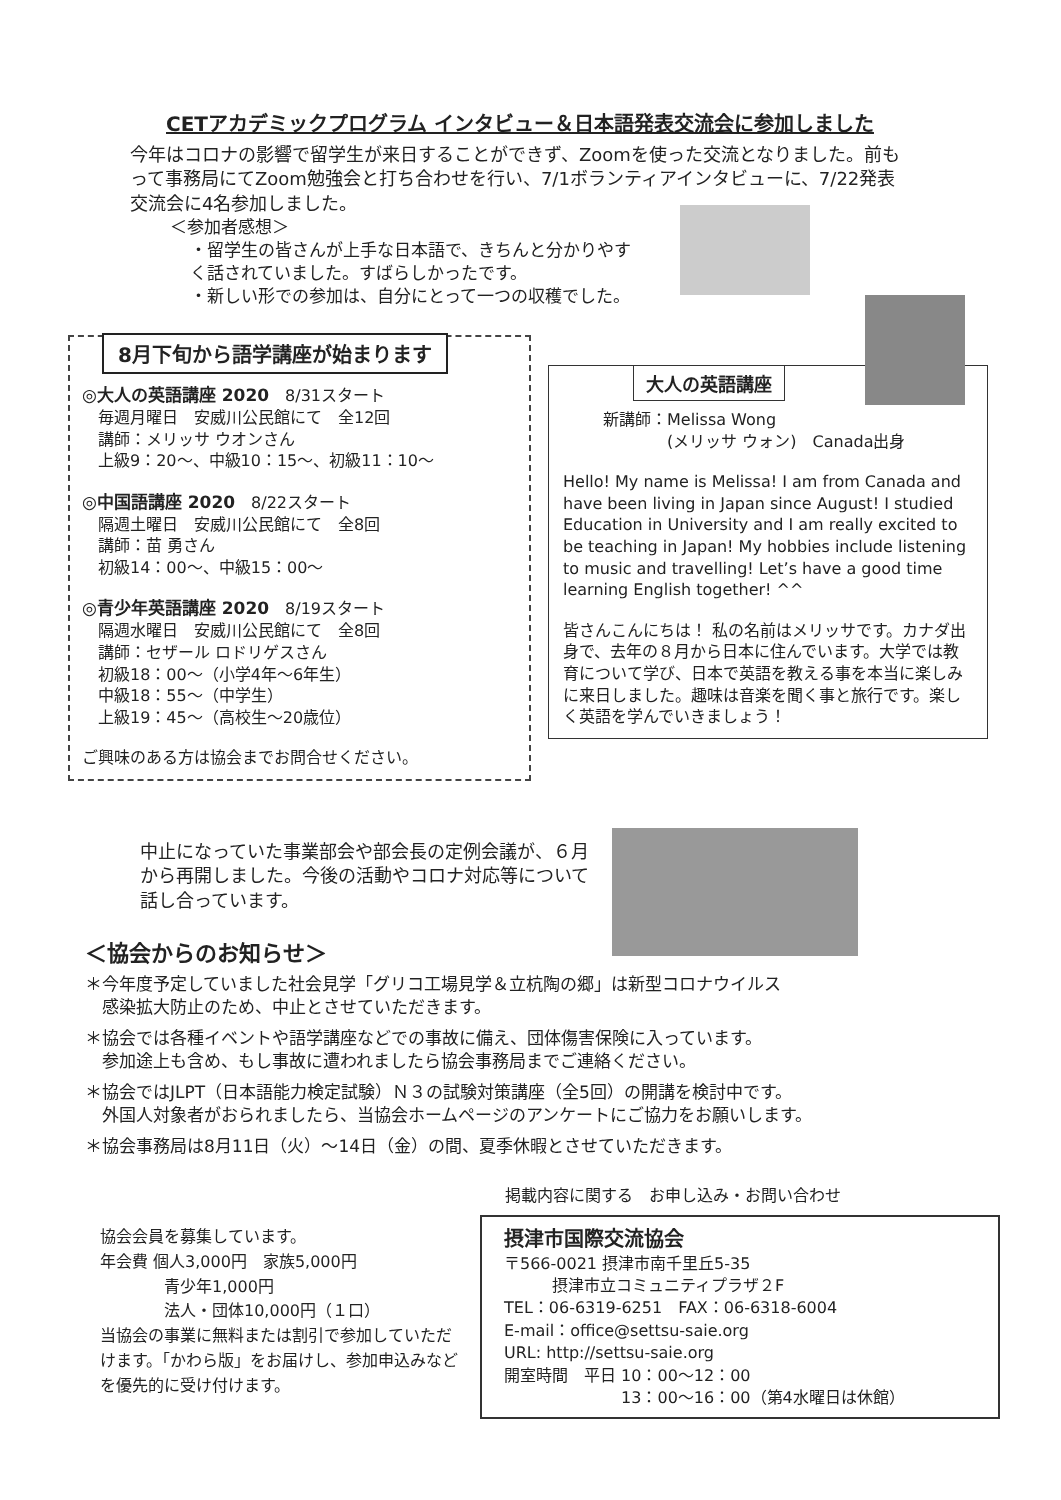CETアカデミックプログラム インタビュー＆日本語発表交流会に参加しました
今年はコロナの影響で留学生が来日することができず、Zoomを使った交流となりました。前もって事務局にてZoom勉強会と打ち合わせを行い、7/1ボランティアインタビューに、7/22発表交流会に4名参加しました。
＜参加者感想＞
・留学生の皆さんが上手な日本語で、きちんと分かりやすく話されていました。すばらしかったです。
・新しい形での参加は、自分にとって一つの収穫でした。
8月下旬から語学講座が始まります
◎大人の英語講座 2020　8/31スタート
　毎週月曜日　安威川公民館にて　全12回
　講師：メリッサ ウオンさん
　上級9：20～、中級10：15～、初級11：10～
◎中国語講座 2020　8/22スタート
　隔週土曜日　安威川公民館にて　全8回
　講師：苗 勇さん
　初級14：00～、中級15：00～
◎青少年英語講座 2020　8/19スタート
　隔週水曜日　安威川公民館にて　全8回
　講師：セザール ロドリゲスさん
　初級18：00～（小学4年～6年生）
　中級18：55～（中学生）
　上級19：45～（高校生～20歳位）
ご興味のある方は協会までお問合せください。
大人の英語講座
新講師：Melissa Wong
　　　　(メリッサ ウォン)　Canada出身
Hello! My name is Melissa! I am from Canada and have been living in Japan since August! I studied Education in University and I am really excited to be teaching in Japan! My hobbies include listening to music and travelling! Let’s have a good time learning English together! ^^
皆さんこんにちは！ 私の名前はメリッサです。カナダ出身で、去年の８月から日本に住んでいます。大学では教育について学び、日本で英語を教える事を本当に楽しみに来日しました。趣味は音楽を聞く事と旅行です。楽しく英語を学んでいきましょう！
中止になっていた事業部会や部会長の定例会議が、６月から再開しました。今後の活動やコロナ対応等について話し合っています。
＜協会からのお知らせ＞
＊今年度予定していました社会見学「グリコ工場見学＆立杭陶の郷」は新型コロナウイルス
　感染拡大防止のため、中止とさせていただきます。
＊協会では各種イベントや語学講座などでの事故に備え、団体傷害保険に入っています。
　参加途上も含め、もし事故に遭われましたら協会事務局までご連絡ください。
＊協会ではJLPT（日本語能力検定試験）Ｎ３の試験対策講座（全5回）の開講を検討中です。
　外国人対象者がおられましたら、当協会ホームページのアンケートにご協力をお願いします。
＊協会事務局は8月11日（火）～14日（金）の間、夏季休暇とさせていただきます。
協会会員を募集しています。
年会費 個人3,000円　家族5,000円
　　　　青少年1,000円
　　　　法人・団体10,000円（１口）
当協会の事業に無料または割引で参加していただけます。「かわら版」をお届けし、参加申込みなどを優先的に受け付けます。
掲載内容に関する　お申し込み・お問い合わせ
摂津市国際交流協会
〒566-0021 摂津市南千里丘5-35
　　　摂津市立コミュニティプラザ２F
TEL：06-6319-6251　FAX：06-6318-6004
E-mail：office@settsu-saie.org
URL: http://settsu-saie.org
開室時間　平日 10：00～12：00
　　　　　　　 13：00～16：00（第4水曜日は休館）